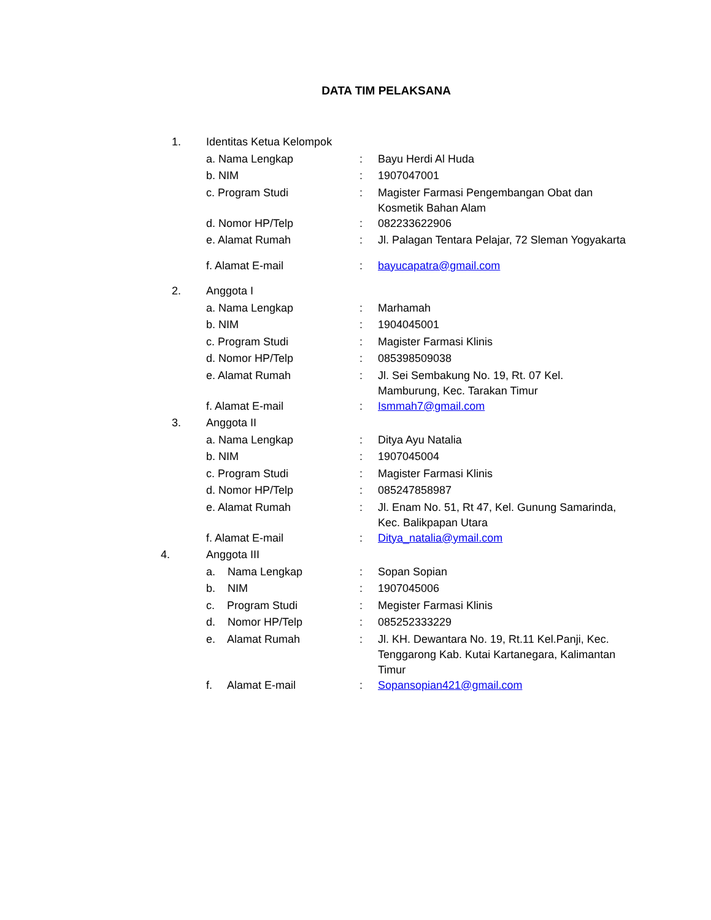DATA TIM PELAKSANA
| 1. | Identitas Ketua Kelompok | | |
| | a. Nama Lengkap | : | Bayu Herdi Al Huda |
| | b. NIM | : | 1907047001 |
| | c. Program Studi | : | Magister Farmasi Pengembangan Obat dan Kosmetik Bahan Alam |
| | d. Nomor HP/Telp | : | 082233622906 |
| | e. Alamat Rumah | : | Jl. Palagan Tentara Pelajar, 72 Sleman Yogyakarta |
| | f. Alamat E-mail | : | bayucapatra@gmail.com |
| 2. | Anggota I | | |
| | a. Nama Lengkap | : | Marhamah |
| | b. NIM | : | 1904045001 |
| | c. Program Studi | : | Magister Farmasi Klinis |
| | d. Nomor HP/Telp | : | 085398509038 |
| | e. Alamat Rumah | : | Jl. Sei Sembakung No. 19, Rt. 07 Kel. Mamburung, Kec. Tarakan Timur |
| | f. Alamat E-mail | : | Ismmah7@gmail.com |
| 3. | Anggota II | | |
| | a. Nama Lengkap | : | Ditya Ayu Natalia |
| | b. NIM | : | 1907045004 |
| | c. Program Studi | : | Magister Farmasi Klinis |
| | d. Nomor HP/Telp | : | 085247858987 |
| | e. Alamat Rumah | : | Jl. Enam No. 51, Rt 47, Kel. Gunung Samarinda, Kec. Balikpapan Utara |
| | f. Alamat E-mail | : | Ditya_natalia@ymail.com |
| 4. | Anggota III | | |
| | a. Nama Lengkap | : | Sopan Sopian |
| | b. NIM | : | 1907045006 |
| | c. Program Studi | : | Megister Farmasi Klinis |
| | d. Nomor HP/Telp | : | 085252333229 |
| | e. Alamat Rumah | : | Jl. KH. Dewantara No. 19, Rt.11 Kel.Panji, Kec. Tenggarong Kab. Kutai Kartanegara, Kalimantan Timur |
| | f. Alamat E-mail | : | Sopansopian421@gmail.com |